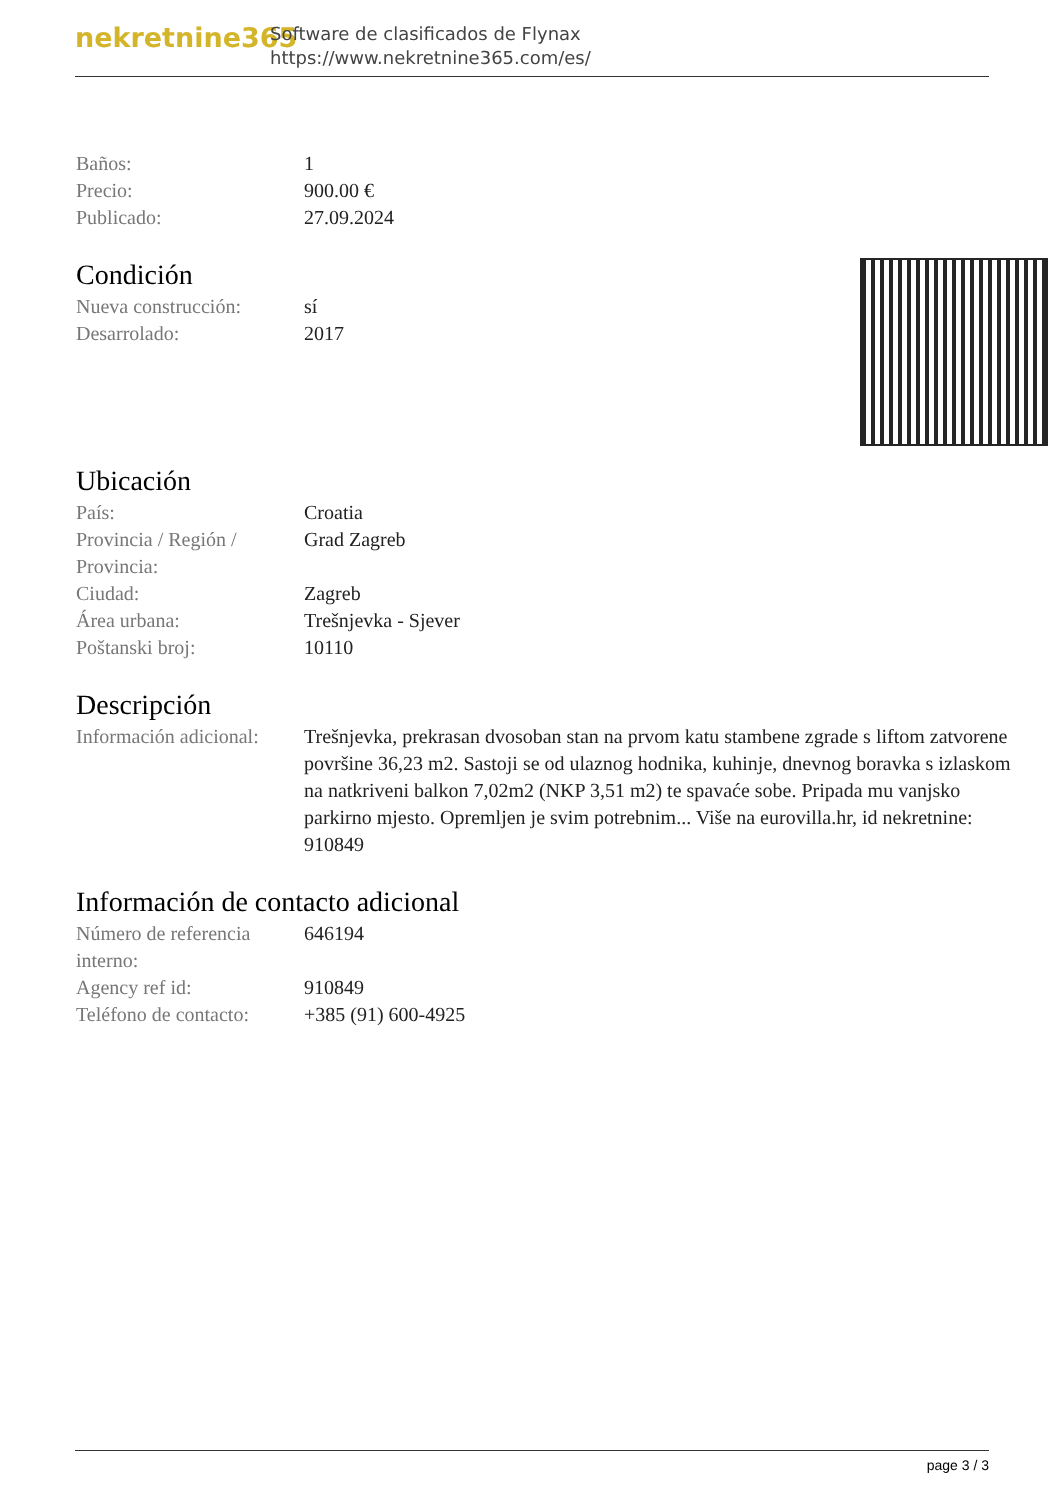nekretnine365
Software de clasificados de Flynax
https://www.nekretnine365.com/es/
| Baños: | 1 |
| Precio: | 900.00 € |
| Publicado: | 27.09.2024 |
Condición
| Nueva construcción: | sí |
| Desarrolado: | 2017 |
Ubicación
| País: | Croatia |
| Provincia / Región / Provincia: | Grad Zagreb |
| Ciudad: | Zagreb |
| Área urbana: | Trešnjevka - Sjever |
| Poštanski broj: | 10110 |
Descripción
| Información adicional: | Trešnjevka, prekrasan dvosoban stan na prvom katu stambene zgrade s liftom zatvorene površine 36,23 m2. Sastoji se od ulaznog hodnika, kuhinje, dnevnog boravka s izlaskom na natkriveni balkon 7,02m2 (NKP 3,51 m2) te spavaće sobe. Pripada mu vanjsko parkirno mjesto. Opremljen je svim potrebnim... Više na eurovilla.hr, id nekretnine: 910849 |
Información de contacto adicional
| Número de referencia interno: | 646194 |
| Agency ref id: | 910849 |
| Teléfono de contacto: | +385 (91) 600-4925 |
page 3 / 3